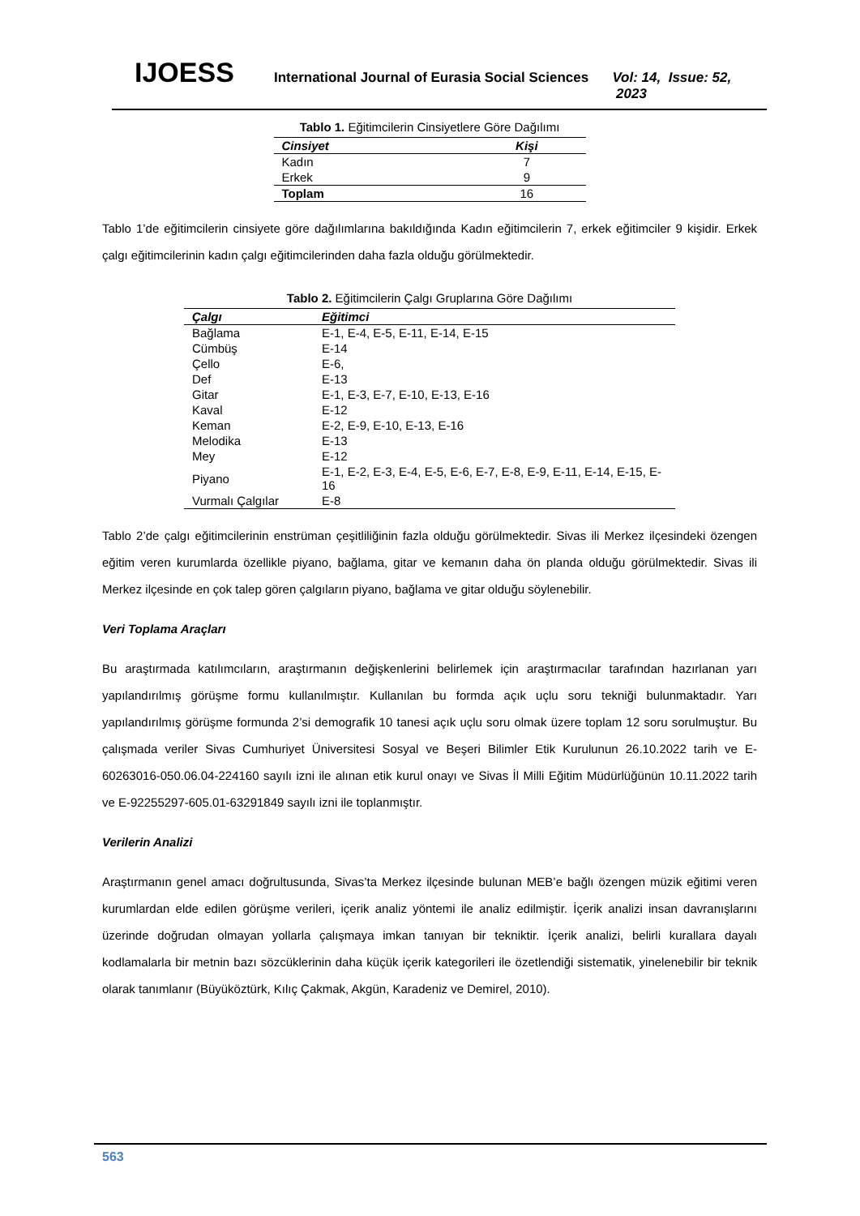IJOESS International Journal of Eurasia Social Sciences Vol: 14, Issue: 52, 2023
Tablo 1. Eğitimcilerin Cinsiyetlere Göre Dağılımı
| Cinsiyet | Kişi |
| --- | --- |
| Kadın | 7 |
| Erkek | 9 |
| Toplam | 16 |
Tablo 1’de eğitimcilerin cinsiyete göre dağılımlarına bakıldığında Kadın eğitimcilerin 7, erkek eğitimciler 9 kişidir. Erkek çalgı eğitimcilerinin kadın çalgı eğitimcilerinden daha fazla olduğu görülmektedir.
Tablo 2. Eğitimcilerin Çalgı Gruplarına Göre Dağılımı
| Çalgı | Eğitimci |
| --- | --- |
| Bağlama | E-1, E-4, E-5, E-11, E-14, E-15 |
| Cümbüş | E-14 |
| Çello | E-6, |
| Def | E-13 |
| Gitar | E-1, E-3, E-7, E-10, E-13, E-16 |
| Kaval | E-12 |
| Keman | E-2, E-9, E-10, E-13, E-16 |
| Melodika | E-13 |
| Mey | E-12 |
| Piyano | E-1, E-2, E-3, E-4, E-5, E-6, E-7, E-8, E-9, E-11, E-14, E-15, E-16 |
| Vurmalı Çalgılar | E-8 |
Tablo 2’de çalgı eğitimcilerinin enstrüman çeşitliliğinin fazla olduğu görülmektedir. Sivas ili Merkez ilçesindeki özengen eğitim veren kurumlarda özellikle piyano, bağlama, gitar ve kemanın daha ön planda olduğu görülmektedir. Sivas ili Merkez ilçesinde en çok talep gören çalgıların piyano, bağlama ve gitar olduğu söylenebilir.
Veri Toplama Araçları
Bu araştırmada katılımcıların, araştırmanın değişkenlerini belirlemek için araştırmacılar tarafından hazırlanan yarı yapılandırılmış görüşme formu kullanılmıştır. Kullanılan bu formda açık uçlu soru tekniği bulunmaktadır. Yarı yapılandırılmış görüşme formunda 2’si demografik 10 tanesi açık uçlu soru olmak üzere toplam 12 soru sorulmuştur. Bu çalışmada veriler Sivas Cumhuriyet Üniversitesi Sosyal ve Beşeri Bilimler Etik Kurulunun 26.10.2022 tarih ve E-60263016-050.06.04-224160 sayılı izni ile alınan etik kurul onayı ve Sivas İl Milli Eğitim Müdürlüğünün 10.11.2022 tarih ve E-92255297-605.01-63291849 sayılı izni ile toplanmıştır.
Verilerin Analizi
Araştırmanın genel amacı doğrultusunda, Sivas’ta Merkez ilçesinde bulunan MEB’e bağlı özengen müzik eğitimi veren kurumlardan elde edilen görüşme verileri, içerik analiz yöntemi ile analiz edilmiştir. İçerik analizi insan davranışlarını üzerinde doğrudan olmayan yollarla çalışmaya imkan tanıyan bir tekniktir. İçerik analizi, belirli kurallara dayalı kodlamalarla bir metnin bazı sözcüklerinin daha küçük içerik kategorileri ile özetlendiği sistematik, yinelenebilir bir teknik olarak tanımlanır (Büyüköztürk, Kılıç Çakmak, Akgün, Karadeniz ve Demirel, 2010).
563